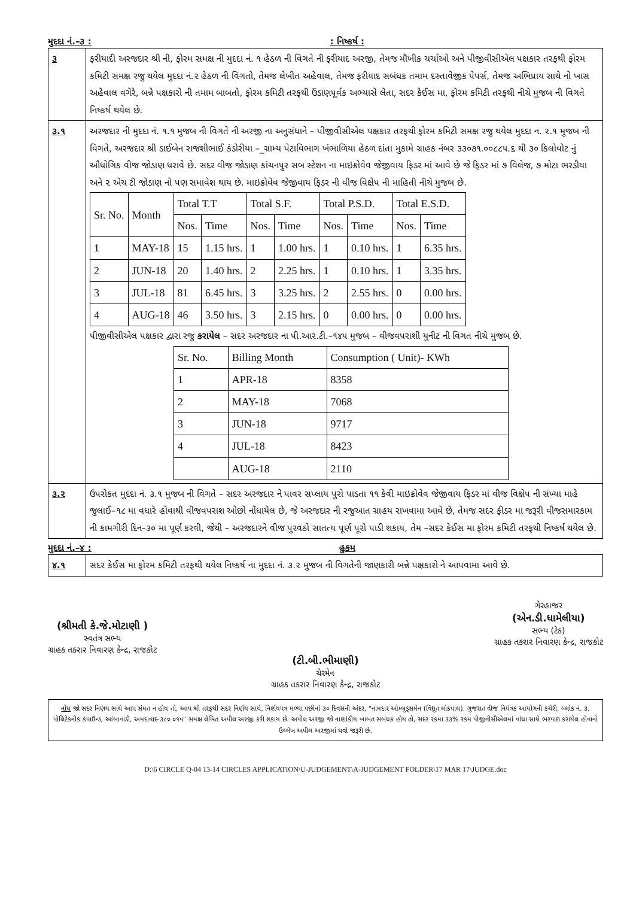મુદદા નં.–૩ :: નિષ્કર્ષ :
| ૩ | ફરીયાદી અરજદાર શ્રી ની, ફોરમ સમક્ષ ની મુદદા નં. ૧ હેઠળ ની વિગતે ની ફરીયાદ અરજી, તેમજ મૌખીક ચર્ચાઓ અને પીજીવીસીએલ પક્ષકાર તરફથી ફોરમ કમિટી સમક્ષ રજુ થયેલ મુદદા નં.૨ હેઠળ ની વિગતો, તેમજ લેખીત અહેવાલ, તેમજ ફરીયાદ સબંધક તમામ દસ્તાવેજીક પેપર્સ, તેમજ અભિપ્રાય સાથે નો ખાસ અહેવાલ વગેરે, બન્ને પક્ષકારો ની તમામ બાબતો, ફોરમ કમિટી તરફથી ઉંડાણપૂર્વક અભ્યાસે લેતા, સદર કેઈસ મા, ફોરમ કમિટી તરફથી નીચે મુજબ ની વિગતે નિષ્કર્ષ થયેલ છે. |
| ૩.૧ | અરજદાર ની મુદદા નં. ૧.૧ મુજબ ની વિગતે ની અરજી ના અનુસંધાને – પીજીવીસીએલ પક્ષકાર તરફથી ફોરમ કમિટી સમક્ષ રજુ થયેલ મુદદા ન. ૨.૧ મુજબ ની વિગતે, અરજદાર શ્રી ડાઈબેન રાજશીભાઈ કંડોરીયા –_ગ્રામ્ય પેટાવિભાગ ખંભાળિયા હેઠળ દાંતા મુકામે ગ્રાહક નંબર ૩૩૦૭૧.૦૦૮૮૫.૬ થી ૩૦ કિલોવોટ નું ઔધોગિક વીજ જોડાણ ધરાવે છે. સદર વીજ જોડાણ કાંચનપુર સબ સ્ટેશન ના માઇક્રોવેવ જેજીવાય ફિડર માં આવે છે જે ફિડર માં ૭ વિલેજ, ૭ મોટા ભરડીયા અને ૨ એચ ટી જોડાણ નો પણ સમાવેશ થાય છે. માઇક્રોવેવ જેજીવાય ફિડર ની વીજ વિક્ષેપ ની માહિતી નીચે મુજબ છે. / Sr. No. / Month / Total T.T / / Total S.F. / / Total P.S.D. / / Total E.S.D. / / / --- / --- / --- / --- / --- / --- / --- / --- / --- / --- / / / / Nos. / Time / Nos. / Time / Nos. / Time / Nos. / Time / / 1 / MAY-18 / 15 / 1.15 hrs. / 1 / 1.00 hrs. / 1 / 0.10 hrs. / 1 / 6.35 hrs. / / 2 / JUN-18 / 20 / 1.40 hrs. / 2 / 2.25 hrs. / 1 / 0.10 hrs. / 1 / 3.35 hrs. / / 3 / JUL-18 / 81 / 6.45 hrs. / 3 / 3.25 hrs. / 2 / 2.55 hrs. / 0 / 0.00 hrs. / / 4 / AUG-18 / 46 / 3.50 hrs. / 3 / 2.15 hrs. / 0 / 0.00 hrs. / 0 / 0.00 hrs. / પીજીવીસીએલ પક્ષકાર દ્વારા રજુ કરાયેલ – સદર અરજદાર ના પી.આર.ટી.–૧૪૫ મુજબ – વીજવપરાશી યુનીટ ની વિગત નીચે મુજબ છે. / Sr. No. / Billing Month / Consumption ( Unit)- KWh / / --- / --- / --- / / 1 / APR-18 / 8358 / / 2 / MAY-18 / 7068 / / 3 / JUN-18 / 9717 / / 4 / JUL-18 / 8423 / / / AUG-18 / 2110 / |
| ૩.૨ | ઉપરોકત મુદદા નં. ૩.૧ મુજબ ની વિગતે – સદર અરજદાર ને પાવર સપ્લાય પુરો પાડતા ૧૧ કેવી માઇક્રોવેવ જેજીવાય ફિડર માં વીજ વિક્ષેપ ની સંખ્યા માહે જુલાઈ–૧૮ મા વધારે હોવાથી વીજવપરાશ ઓછો નોંધાયેલ છે, જે અરજદાર ની રજુઆત ગ્રાહય રાખવામા આવે છે, તેમજ સદર ફીડર મા જરૂરી વીજસમારકામ ની કામગીરી દિન–૩૦ મા પૂર્ણ કરવી, જેથી – અરજદારને વીજ પુરવઠો સાતત્ય પૂર્ણ પૂરો પાડી શકાય, તેમ –સદર કેઈસ મા ફોરમ કમિટી તરફથી નિષ્કર્ષ થયેલ છે. |
મુદદા નં.–૪ : હુકમ
| ૪.૧ | સદર કેઈસ મા ફોરમ કમિટી તરફથી થયેલ નિષ્કર્ષ ના મુદદા નં. ૩.૨ મુજબ ની વિગતેની જાણકારી બન્ને પક્ષકારો ને આપવામા આવે છે. |
(શ્રીમતી કે.જે.મોટાણી )
સ્વતંત્ર સભ્ય
ગ્રાહક તકરાર નિવારણ કેન્દ્ર, રાજકોટ
(ટી.બી.ભીમાણી)
ચેરમેન
ગ્રાહક તકરાર નિવારણ કેન્દ્ર, રાજકોટ
ગેરહાજર
(એન.ડી.ધામેલીયા)
સભ્ય (ટેક)
ગ્રાહક તકરાર નિવારણ કેન્દ્ર, રાજકોટ
નોંધ જો સદર નિણય સાથે આપ સંમત ન હોય તો, આપ શ્રી તરફથી સદર નિર્ણય સાથે, નિર્ણયપત્ર મળ્યા પછીનાં ૩૦ દિવસની અંદર, "નામદાર ઓમ્બુડ્સમેન (વિદ્યુત લોકપાલ), ગુજરાત વીજ નિયંત્રક આયોગની કચેરી, બ્લોક નં. ૩, પોલિટેકનીક કંપાઉન્ડ, આંબાવાડી, અમદાવાદ-૩૮૦ ૦૧૫" સમક્ષ લેખિત અપીલ અરજી કરી શકાય છે. અપીલ અરજી જો નાણાંકીય બાબત સબંધક હોય તો, સદર રકમા ૩૩% રકમ પીજીવીસીએલમાં વાંધા સાથે ભરપાઇ કરાયેલ હોવાનો ઉલ્લેખ અપીલ અરજીમાં થવો જરૂરી છે.
D:\6 CIRCLE Q-04 13-14 CIRCLES APPLICATION\U-JUDGEMENT\A-JUDGEMENT FOLDER\17 MAR 17\JUDGE.doc